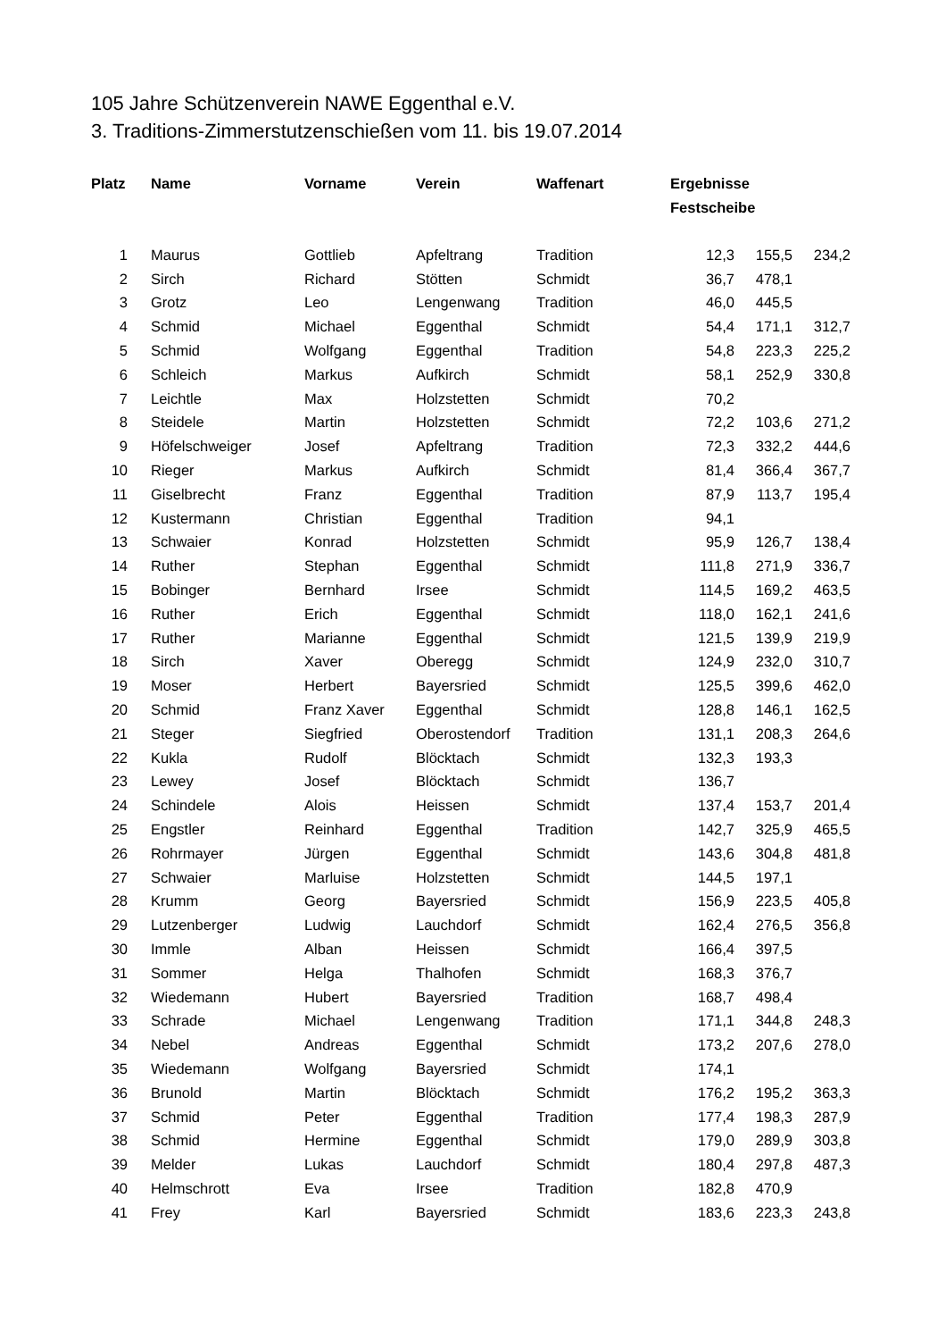105 Jahre Schützenverein NAWE Eggenthal e.V.
3. Traditions-Zimmerstutzenschießen vom 11. bis 19.07.2014
| Platz | Name | Vorname | Verein | Waffenart | Ergebnisse Festscheibe | | |
| --- | --- | --- | --- | --- | --- | --- | --- |
| 1 | Maurus | Gottlieb | Apfeltrang | Tradition | 12,3 | 155,5 | 234,2 |
| 2 | Sirch | Richard | Stötten | Schmidt | 36,7 | 478,1 | |
| 3 | Grotz | Leo | Lengenwang | Tradition | 46,0 | 445,5 | |
| 4 | Schmid | Michael | Eggenthal | Schmidt | 54,4 | 171,1 | 312,7 |
| 5 | Schmid | Wolfgang | Eggenthal | Tradition | 54,8 | 223,3 | 225,2 |
| 6 | Schleich | Markus | Aufkirch | Schmidt | 58,1 | 252,9 | 330,8 |
| 7 | Leichtle | Max | Holzstetten | Schmidt | 70,2 | | |
| 8 | Steidele | Martin | Holzstetten | Schmidt | 72,2 | 103,6 | 271,2 |
| 9 | Höfelschweiger | Josef | Apfeltrang | Tradition | 72,3 | 332,2 | 444,6 |
| 10 | Rieger | Markus | Aufkirch | Schmidt | 81,4 | 366,4 | 367,7 |
| 11 | Giselbrecht | Franz | Eggenthal | Tradition | 87,9 | 113,7 | 195,4 |
| 12 | Kustermann | Christian | Eggenthal | Tradition | 94,1 | | |
| 13 | Schwaier | Konrad | Holzstetten | Schmidt | 95,9 | 126,7 | 138,4 |
| 14 | Ruther | Stephan | Eggenthal | Schmidt | 111,8 | 271,9 | 336,7 |
| 15 | Bobinger | Bernhard | Irsee | Schmidt | 114,5 | 169,2 | 463,5 |
| 16 | Ruther | Erich | Eggenthal | Schmidt | 118,0 | 162,1 | 241,6 |
| 17 | Ruther | Marianne | Eggenthal | Schmidt | 121,5 | 139,9 | 219,9 |
| 18 | Sirch | Xaver | Oberegg | Schmidt | 124,9 | 232,0 | 310,7 |
| 19 | Moser | Herbert | Bayersried | Schmidt | 125,5 | 399,6 | 462,0 |
| 20 | Schmid | Franz Xaver | Eggenthal | Schmidt | 128,8 | 146,1 | 162,5 |
| 21 | Steger | Siegfried | Oberostendorf | Tradition | 131,1 | 208,3 | 264,6 |
| 22 | Kukla | Rudolf | Blöcktach | Schmidt | 132,3 | 193,3 | |
| 23 | Lewey | Josef | Blöcktach | Schmidt | 136,7 | | |
| 24 | Schindele | Alois | Heissen | Schmidt | 137,4 | 153,7 | 201,4 |
| 25 | Engstler | Reinhard | Eggenthal | Tradition | 142,7 | 325,9 | 465,5 |
| 26 | Rohrmayer | Jürgen | Eggenthal | Schmidt | 143,6 | 304,8 | 481,8 |
| 27 | Schwaier | Marluise | Holzstetten | Schmidt | 144,5 | 197,1 | |
| 28 | Krumm | Georg | Bayersried | Schmidt | 156,9 | 223,5 | 405,8 |
| 29 | Lutzenberger | Ludwig | Lauchdorf | Schmidt | 162,4 | 276,5 | 356,8 |
| 30 | Immle | Alban | Heissen | Schmidt | 166,4 | 397,5 | |
| 31 | Sommer | Helga | Thalhofen | Schmidt | 168,3 | 376,7 | |
| 32 | Wiedemann | Hubert | Bayersried | Tradition | 168,7 | 498,4 | |
| 33 | Schrade | Michael | Lengenwang | Tradition | 171,1 | 344,8 | 248,3 |
| 34 | Nebel | Andreas | Eggenthal | Schmidt | 173,2 | 207,6 | 278,0 |
| 35 | Wiedemann | Wolfgang | Bayersried | Schmidt | 174,1 | | |
| 36 | Brunold | Martin | Blöcktach | Schmidt | 176,2 | 195,2 | 363,3 |
| 37 | Schmid | Peter | Eggenthal | Tradition | 177,4 | 198,3 | 287,9 |
| 38 | Schmid | Hermine | Eggenthal | Schmidt | 179,0 | 289,9 | 303,8 |
| 39 | Melder | Lukas | Lauchdorf | Schmidt | 180,4 | 297,8 | 487,3 |
| 40 | Helmschrott | Eva | Irsee | Tradition | 182,8 | 470,9 | |
| 41 | Frey | Karl | Bayersried | Schmidt | 183,6 | 223,3 | 243,8 |